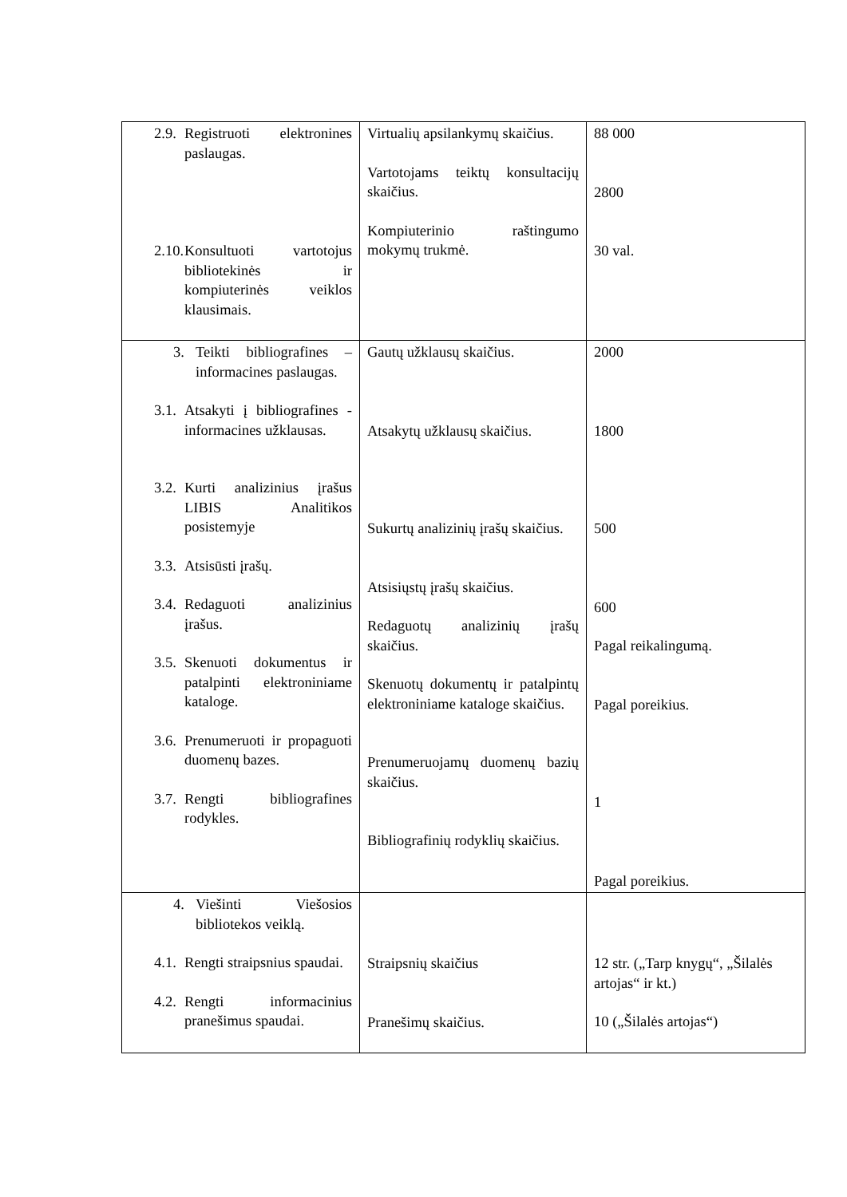| 2.9. Registruoti elektronines paslaugas. 2.10. Konsultuoti vartotojus bibliotekinės ir kompiuterinės veiklos klausimais. | Virtualių apsilankymų skaičius. Vartotojams teiktų konsultacijų skaičius. Kompiuterinio raštingumo mokymų trukmė. | 88 000 2800 30 val. |
| 3. Teikti bibliografines – informacines paslaugas. 3.1. Atsakyti į bibliografines - informacines užklausas. 3.2. Kurti analizinius įrašus LIBIS Analitikos posistemyje 3.3. Atsisūsti įrašų. 3.4. Redaguoti analizinius įrašus. 3.5. Skenuoti dokumentus ir patalpinti elektroniniame kataloge. 3.6. Prenumeruoti ir propaguoti duomenų bazes. 3.7. Rengti bibliografines rodykles. | Gautų užklausų skaičius. Atsakytų užklausų skaičius. Sukurtų analizinių įrašų skaičius. Atsisiųstų įrašų skaičius. Redaguotų analizinių įrašų skaičius. Skenuotų dokumentų ir patalpintų elektroniniame kataloge skaičius. Prenumeruojamų duomenų bazių skaičius. Bibliografinių rodyklių skaičius. | 2000 1800 500 600 Pagal reikalingumą. Pagal poreikius. 1 Pagal poreikius. |
| 4. Viešinti Viešosios bibliotekos veiklą. 4.1. Rengti straipsnius spaudai. 4.2. Rengti informacinius pranešimus spaudai. | Straipsnių skaičius Pranešimų skaičius. | 12 str. („Tarp knygų“, „Šilalės artojas“ ir kt.) 10 („Šilalės artojas“) |